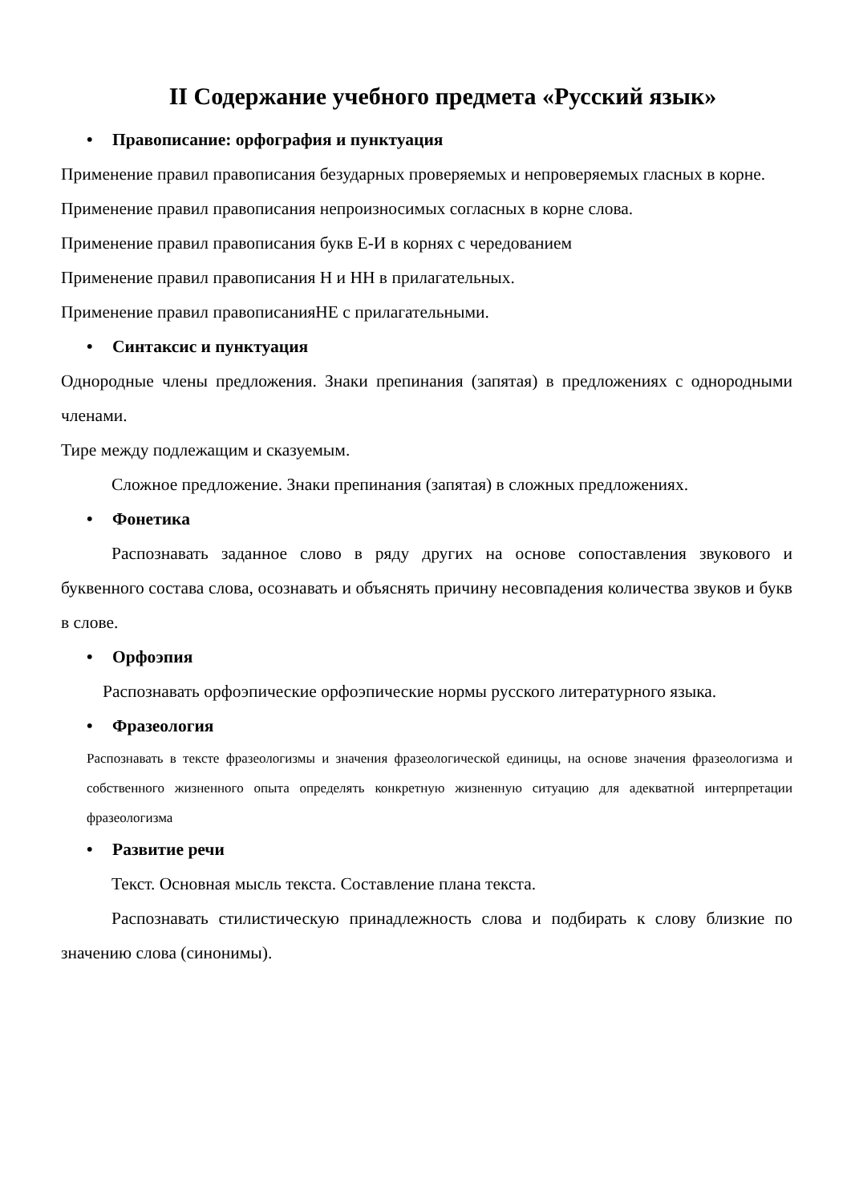II Содержание учебного предмета «Русский язык»
• Правописание: орфография и пунктуация
Применение правил правописания безударных проверяемых и непроверяемых гласных в корне.
Применение правил правописания непроизносимых согласных в корне слова.
Применение правил правописания букв Е-И в корнях с чередованием
Применение правил правописания Н и НН в прилагательных.
Применение правил правописанияНЕ с прилагательными.
• Синтаксис и пунктуация
Однородные члены предложения. Знаки препинания (запятая) в предложениях с однородными членами.
Тире между подлежащим и сказуемым.
Сложное предложение. Знаки препинания (запятая) в сложных предложениях.
• Фонетика
Распознавать заданное слово в ряду других на основе сопоставления звукового и буквенного состава слова, осознавать и объяснять причину несовпадения количества звуков и букв в слове.
• Орфоэпия
Распознавать орфоэпические орфоэпические нормы русского литературного языка.
• Фразеология
Распознавать в тексте фразеологизмы и значения фразеологической единицы, на основе значения фразеологизма и собственного жизненного опыта определять конкретную жизненную ситуацию для адекватной интерпретации фразеологизма
• Развитие речи
Текст. Основная мысль текста. Составление плана текста.
Распознавать стилистическую принадлежность слова и подбирать к слову близкие по значению слова (синонимы).